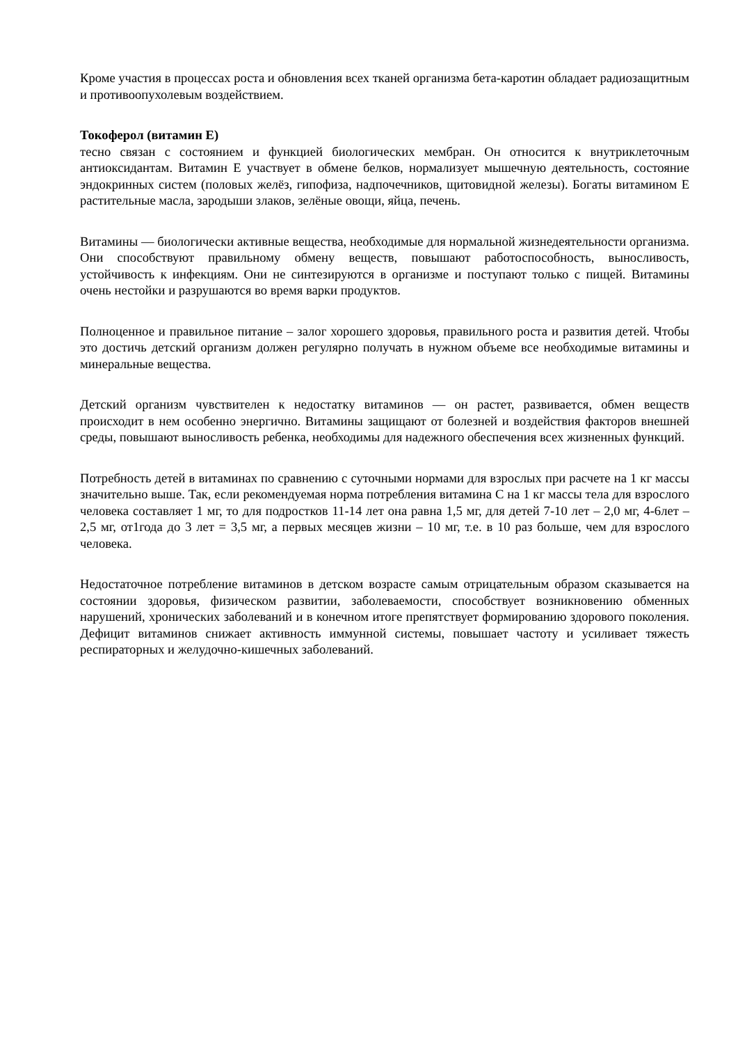Кроме участия в процессах роста и обновления всех тканей организма бета-каротин обладает радиозащитным и противоопухолевым воздействием.
Токоферол (витамин Е)
тесно связан с состоянием и функцией биологических мембран. Он относится к внутриклеточным антиоксидантам. Витамин Е участвует в обмене белков, нормализует мышечную деятельность, состояние эндокринных систем (половых желёз, гипофиза, надпочечников, щитовидной железы). Богаты витамином Е растительные масла, зародыши злаков, зелёные овощи, яйца, печень.
Витамины — биологически активные вещества, необходимые для нормальной жизнедеятельности организма. Они способствуют правильному обмену веществ, повышают работоспособность, выносливость, устойчивость к инфекциям. Они не синтезируются в организме и поступают только с пищей. Витамины очень нестойки и разрушаются во время варки продуктов.
Полноценное и правильное питание – залог хорошего здоровья, правильного роста и развития детей. Чтобы это достичь детский организм должен регулярно получать в нужном объеме все необходимые витамины и минеральные вещества.
Детский организм чувствителен к недостатку витаминов — он растет, развивается, обмен веществ происходит в нем особенно энергично. Витамины защищают от болезней и воздействия факторов внешней среды, повышают выносливость ребенка, необходимы для надежного обеспечения всех жизненных функций.
Потребность детей в витаминах по сравнению с суточными нормами для взрослых при расчете на 1 кг массы значительно выше. Так, если рекомендуемая норма потребления витамина С на 1 кг массы тела для взрослого человека составляет 1 мг, то для подростков 11-14 лет она равна 1,5 мг, для детей 7-10 лет – 2,0 мг, 4-6лет – 2,5 мг, от1года до 3 лет = 3,5 мг, а первых месяцев жизни – 10 мг, т.е. в 10 раз больше, чем для взрослого человека.
Недостаточное потребление витаминов в детском возрасте самым отрицательным образом сказывается на состоянии здоровья, физическом развитии, заболеваемости, способствует возникновению обменных нарушений, хронических заболеваний и в конечном итоге препятствует формированию здорового поколения. Дефицит витаминов снижает активность иммунной системы, повышает частоту и усиливает тяжесть респираторных и желудочно-кишечных заболеваний.